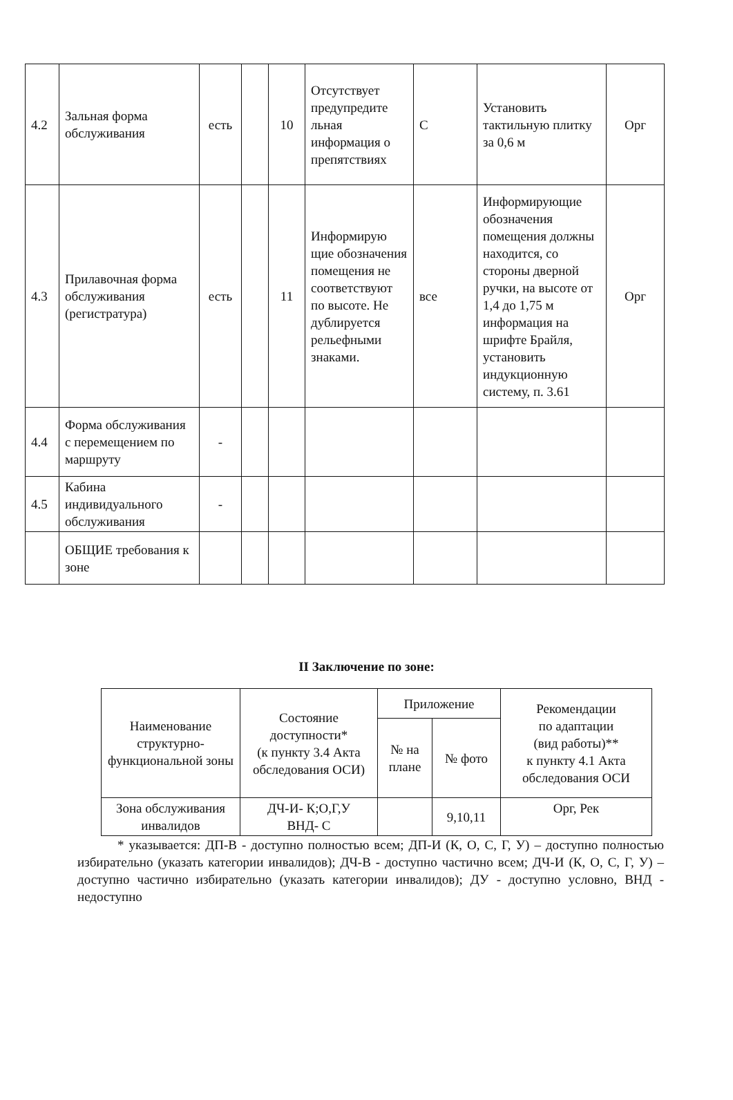| 4.2 | Зальная форма обслуживания | есть | | 10 | Отсутствует предупредите льная информация о препятствиях | С | Установить тактильную плитку за 0,6 м | Орг |
| 4.3 | Прилавочная форма обслуживания (регистратура) | есть | | 11 | Информирую щие обозначения помещения не соответствуют по высоте. Не дублируется рельефными знаками. | все | Информирующие обозначения помещения должны находится, со стороны дверной ручки, на высоте от 1,4 до 1,75 м информация на шрифте Брайля, установить индукционную систему, п. 3.61 | Орг |
| 4.4 | Форма обслуживания с перемещением по маршруту | - | | | | | | |
| 4.5 | Кабина индивидуального обслуживания | - | | | | | | |
| | ОБЩИЕ требования к зоне | | | | | | | |
II Заключение по зоне:
| Наименование структурно-функциональной зоны | Состояние доступности* (к пункту 3.4 Акта обследования ОСИ) | Приложение | | Рекомендации по адаптации (вид работы)** к пункту 4.1 Акта обследования ОСИ |
| --- | --- | --- | --- | --- |
| | | № на плане | № фото | |
| Зона обслуживания инвалидов | ДЧ-И- К;О,Г,У ВНД- С | | 9,10,11 | Орг, Рек |
* указывается: ДП-В - доступно полностью всем; ДП-И (К, О, С, Г, У) – доступно полностью избирательно (указать категории инвалидов); ДЧ-В - доступно частично всем; ДЧ-И (К, О, С, Г, У) – доступно частично избирательно (указать категории инвалидов); ДУ - доступно условно, ВНД - недоступно